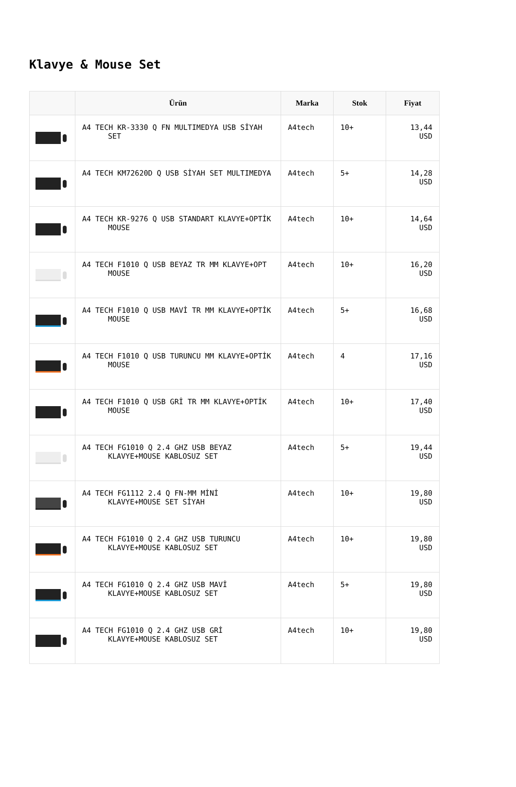Klavye & Mouse Set
| | Ürün | Marka | Stok | Fiyat |
| --- | --- | --- | --- | --- |
| | A4 TECH KR-3330 Q FN MULTIMEDYA USB SİYAH SET | A4tech | 10+ | 13,44 USD |
| | A4 TECH KM72620D Q USB SİYAH SET MULTIMEDYA | A4tech | 5+ | 14,28 USD |
| | A4 TECH KR-9276 Q USB STANDART KLAVYE+OPTİK MOUSE | A4tech | 10+ | 14,64 USD |
| | A4 TECH F1010 Q USB BEYAZ TR MM KLAVYE+OPT MOUSE | A4tech | 10+ | 16,20 USD |
| | A4 TECH F1010 Q USB MAVİ TR MM KLAVYE+OPTİK MOUSE | A4tech | 5+ | 16,68 USD |
| | A4 TECH F1010 Q USB TURUNCU MM KLAVYE+OPTİK MOUSE | A4tech | 4 | 17,16 USD |
| | A4 TECH F1010 Q USB GRİ TR MM KLAVYE+OPTİK MOUSE | A4tech | 10+ | 17,40 USD |
| | A4 TECH FG1010 Q 2.4 GHZ USB BEYAZ KLAVYE+MOUSE KABLOSUZ SET | A4tech | 5+ | 19,44 USD |
| | A4 TECH FG1112 2.4 Q FN-MM MİNİ KLAVYE+MOUSE SET SİYAH | A4tech | 10+ | 19,80 USD |
| | A4 TECH FG1010 Q 2.4 GHZ USB TURUNCU KLAVYE+MOUSE KABLOSUZ SET | A4tech | 10+ | 19,80 USD |
| | A4 TECH FG1010 Q 2.4 GHZ USB MAVİ KLAVYE+MOUSE KABLOSUZ SET | A4tech | 5+ | 19,80 USD |
| | A4 TECH FG1010 Q 2.4 GHZ USB GRİ KLAVYE+MOUSE KABLOSUZ SET | A4tech | 10+ | 19,80 USD |